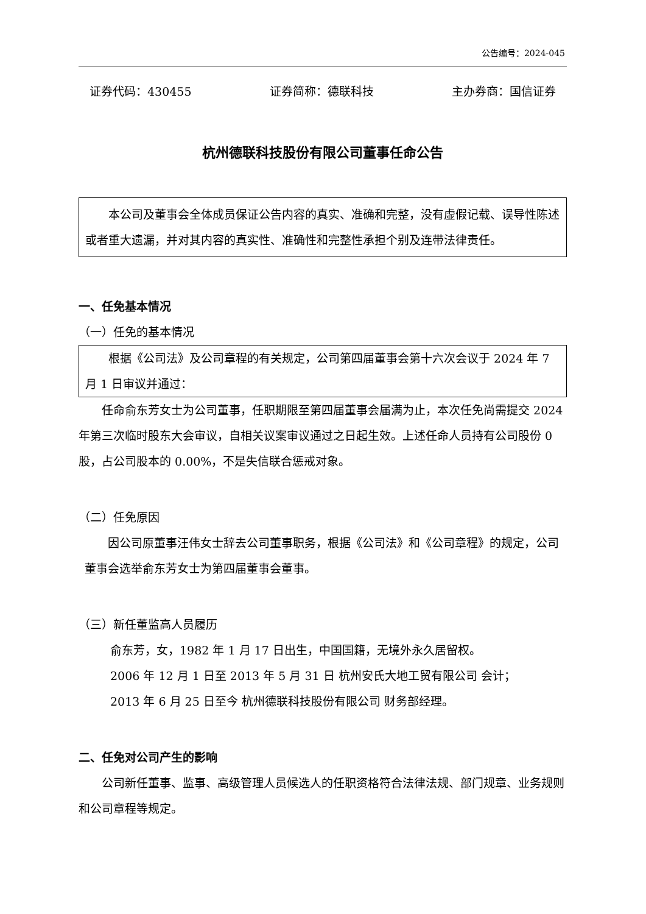公告编号：2024-045
证券代码：430455 证券简称：德联科技 主办券商：国信证券
杭州德联科技股份有限公司董事任命公告
本公司及董事会全体成员保证公告内容的真实、准确和完整，没有虚假记载、误导性陈述或者重大遗漏，并对其内容的真实性、准确性和完整性承担个别及连带法律责任。
一、任免基本情况
（一）任免的基本情况
根据《公司法》及公司章程的有关规定，公司第四届董事会第十六次会议于 2024 年 7 月 1 日审议并通过：
任命俞东芳女士为公司董事，任职期限至第四届董事会届满为止，本次任免尚需提交 2024 年第三次临时股东大会审议，自相关议案审议通过之日起生效。上述任命人员持有公司股份 0 股，占公司股本的 0.00%，不是失信联合惩戒对象。
（二）任免原因
因公司原董事汪伟女士辞去公司董事职务，根据《公司法》和《公司章程》的规定，公司董事会选举俞东芳女士为第四届董事会董事。
（三）新任董监高人员履历
俞东芳，女，1982 年 1 月 17 日出生，中国国籍，无境外永久居留权。
2006 年 12 月 1 日至 2013 年 5 月 31 日 杭州安氏大地工贸有限公司 会计；
2013 年 6 月 25 日至今 杭州德联科技股份有限公司 财务部经理。
二、任免对公司产生的影响
公司新任董事、监事、高级管理人员候选人的任职资格符合法律法规、部门规章、业务规则和公司章程等规定。